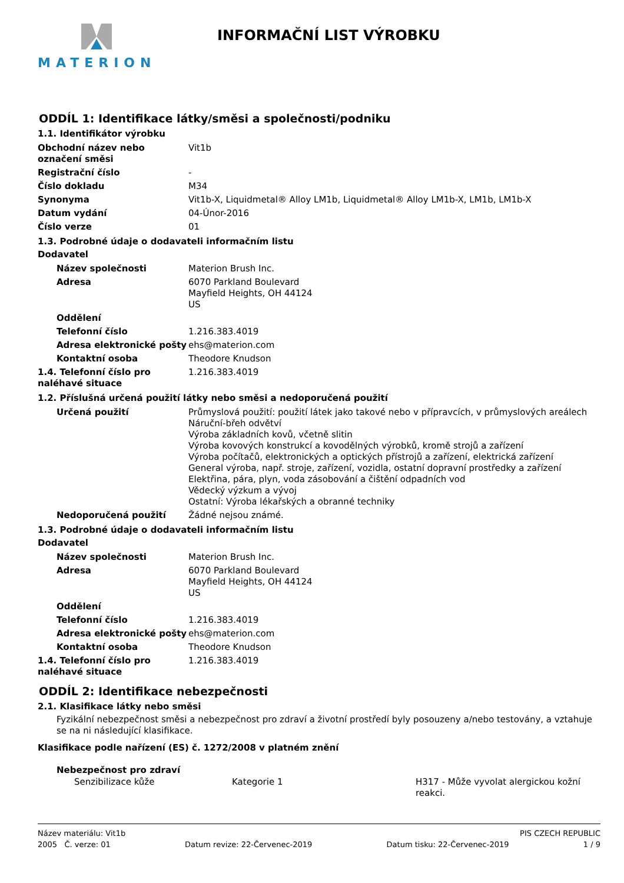MATERION INFORMAČNÍ LIST VÝROBKU
ODDÍL 1: Identifikace látky/směsi a společnosti/podniku
1.1. Identifikátor výrobku
| Obchodní název nebo označení směsi | Vit1b |
| Registrační číslo | - |
| Číslo dokladu | M34 |
| Synonyma | Vit1b-X, Liquidmetal® Alloy LM1b, Liquidmetal® Alloy LM1b-X, LM1b, LM1b-X |
| Datum vydání | 04-Únor-2016 |
| Číslo verze | 01 |
1.3. Podrobné údaje o dodavateli informačním listu
Dodavatel
| Název společnosti | Materion Brush Inc. |
| Adresa | 6070 Parkland Boulevard Mayfield Heights, OH 44124 US |
| Oddělení | |
| Telefonní číslo | 1.216.383.4019 |
| Adresa elektronické pošty | ehs@materion.com |
| Kontaktní osoba | Theodore Knudson |
| 1.4. Telefonní číslo pro naléhavé situace | 1.216.383.4019 |
1.2. Příslušná určená použití látky nebo směsi a nedoporučená použití
| Určená použití | Průmyslová použití: použití látek jako takové nebo v přípravcích, v průmyslových areálech Náruční-břeh odvětví Výroba základních kovů, včetně slitin Výroba kovových konstrukcí a kovodělných výrobků, kromě strojů a zařízení Výroba počítačů, elektronických a optických přístrojů a zařízení, elektrická zařízení General výroba, např. stroje, zařízení, vozidla, ostatní dopravní prostředky a zařízení Elektřina, pára, plyn, voda zásobování a čištění odpadních vod Vědecký výzkum a vývoj Ostatní: Výroba lékařských a obranné techniky |
| Nedoporučená použití | Žádné nejsou známé. |
1.3. Podrobné údaje o dodavateli informačním listu
Dodavatel
| Název společnosti | Materion Brush Inc. |
| Adresa | 6070 Parkland Boulevard Mayfield Heights, OH 44124 US |
| Oddělení | |
| Telefonní číslo | 1.216.383.4019 |
| Adresa elektronické pošty | ehs@materion.com |
| Kontaktní osoba | Theodore Knudson |
| 1.4. Telefonní číslo pro naléhavé situace | 1.216.383.4019 |
ODDÍL 2: Identifikace nebezpečnosti
2.1. Klasifikace látky nebo směsi
Fyzikální nebezpečnost směsi a nebezpečnost pro zdraví a životní prostředí byly posouzeny a/nebo testovány, a vztahuje se na ni následující klasifikace.
Klasifikace podle nařízení (ES) č. 1272/2008 v platném znění
Nebezpečnost pro zdraví
| Senzibilizace kůže | Kategorie 1 | H317 - Může vyvolat alergickou kožní reakci. |
Název materiálu: Vit1b PIS CZECH REPUBLIC
2005 Č. verze: 01 Datum revize: 22-Červenec-2019 Datum tisku: 22-Červenec-2019 1 / 9